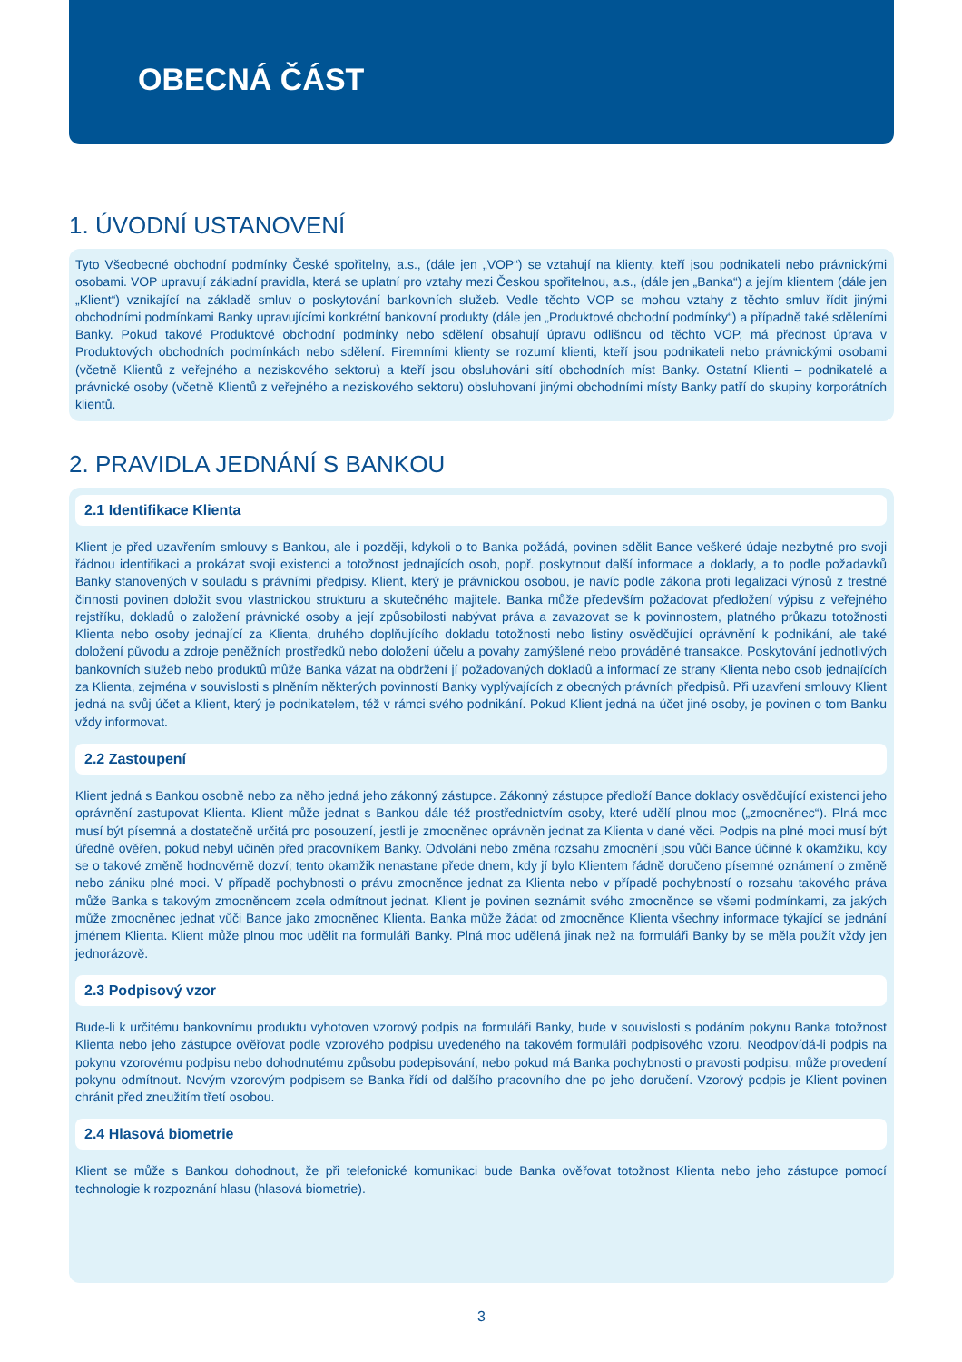OBECNÁ ČÁST
1. ÚVODNÍ USTANOVENÍ
Tyto Všeobecné obchodní podmínky České spořitelny, a.s., (dále jen „VOP“) se vztahují na klienty, kteří jsou podnikateli nebo právnickými osobami. VOP upravují základní pravidla, která se uplatní pro vztahy mezi Českou spořitelnou, a.s., (dále jen „Banka“) a jejím klientem (dále jen „Klient“) vznikající na základě smluv o poskytování bankovních služeb. Vedle těchto VOP se mohou vztahy z těchto smluv řídit jinými obchodními podmínkami Banky upravujícími konkrétní bankovní produkty (dále jen „Produktové obchodní podmínky“) a případně také sděleními Banky. Pokud takové Produktové obchodní podmínky nebo sdělení obsahují úpravu odlišnou od těchto VOP, má přednost úprava v Produktových obchodních podmínkách nebo sdělení. Firemními klienty se rozumí klienti, kteří jsou podnikateli nebo právnickými osobami (včetně Klientů z veřejného a neziskového sektoru) a kteří jsou obsluhováni sítí obchodních míst Banky. Ostatní Klienti – podnikatelé a právnické osoby (včetně Klientů z veřejného a neziskového sektoru) obsluhovaní jinými obchodními místy Banky patří do skupiny korporátních klientů.
2. PRAVIDLA JEDNÁNÍ S BANKOU
2.1 Identifikace Klienta
Klient je před uzavřením smlouvy s Bankou, ale i později, kdykoli o to Banka požádá, povinen sdělit Bance veškeré údaje nezbytné pro svoji řádnou identifikaci a prokázat svoji existenci a totožnost jednajících osob, popř. poskytnout další informace a doklady, a to podle požadavků Banky stanovených v souladu s právními předpisy. Klient, který je právnickou osobou, je navíc podle zákona proti legalizaci výnosů z trestné činnosti povinen doložit svou vlastnickou strukturu a skutečného majitele. Banka může především požadovat předložení výpisu z veřejného rejstříku, dokladů o založení právnické osoby a její způsobilosti nabývat práva a zavazovat se k povinnostem, platného průkazu totožnosti Klienta nebo osoby jednající za Klienta, druhého doplňujícího dokladu totožnosti nebo listiny osvědčující oprávnění k podnikání, ale také doložení původu a zdroje peněžních prostředků nebo doložení účelu a povahy zamýšlené nebo prováděné transakce. Poskytování jednotlivých bankovních služeb nebo produktů může Banka vázat na obdržení jí požadovaných dokladů a informací ze strany Klienta nebo osob jednajících za Klienta, zejména v souvislosti s plněním některých povinností Banky vyplývajících z obecných právních předpisů. Při uzavření smlouvy Klient jedná na svůj účet a Klient, který je podnikatelem, též v rámci svého podnikání. Pokud Klient jedná na účet jiné osoby, je povinen o tom Banku vždy informovat.
2.2 Zastoupení
Klient jedná s Bankou osobně nebo za něho jedná jeho zákonný zástupce. Zákonný zástupce předloží Bance doklady osvědčující existenci jeho oprávnění zastupovat Klienta. Klient může jednat s Bankou dále též prostřednictvím osoby, které udělí plnou moc („zmocněnec“). Plná moc musí být písemná a dostatečně určitá pro posouzení, jestli je zmocněnec oprávněn jednat za Klienta v dané věci. Podpis na plné moci musí být úředně ověřen, pokud nebyl učiněn před pracovníkem Banky. Odvolání nebo změna rozsahu zmocnění jsou vůči Bance účinné k okamžiku, kdy se o takové změně hodnověrně dozví; tento okamžik nenastane přede dnem, kdy jí bylo Klientem řádně doručeno písemné oznámení o změně nebo zániku plné moci. V případě pochybnosti o právu zmocněnce jednat za Klienta nebo v případě pochybností o rozsahu takového práva může Banka s takovým zmocněncem zcela odmítnout jednat. Klient je povinen seznámit svého zmocněnce se všemi podmínkami, za jakých může zmocněnec jednat vůči Bance jako zmocněnec Klienta. Banka může žádat od zmocněnce Klienta všechny informace týkající se jednání jménem Klienta. Klient může plnou moc udělit na formuláři Banky. Plná moc udělená jinak než na formuláři Banky by se měla použít vždy jen jednorázově.
2.3 Podpisový vzor
Bude-li k určitému bankovnímu produktu vyhotoven vzorový podpis na formuláři Banky, bude v souvislosti s podáním pokynu Banka totožnost Klienta nebo jeho zástupce ověřovat podle vzorového podpisu uvedeného na takovém formuláři podpisového vzoru. Neodpovídá-li podpis na pokynu vzorovému podpisu nebo dohodnutému způsobu podepisování, nebo pokud má Banka pochybnosti o pravosti podpisu, může provedení pokynu odmítnout. Novým vzorovým podpisem se Banka řídí od dalšího pracovního dne po jeho doručení. Vzorový podpis je Klient povinen chránit před zneužitím třetí osobou.
2.4 Hlasová biometrie
Klient se může s Bankou dohodnout, že při telefonické komunikaci bude Banka ověřovat totožnost Klienta nebo jeho zástupce pomocí technologie k rozpoznání hlasu (hlasová biometrie).
3